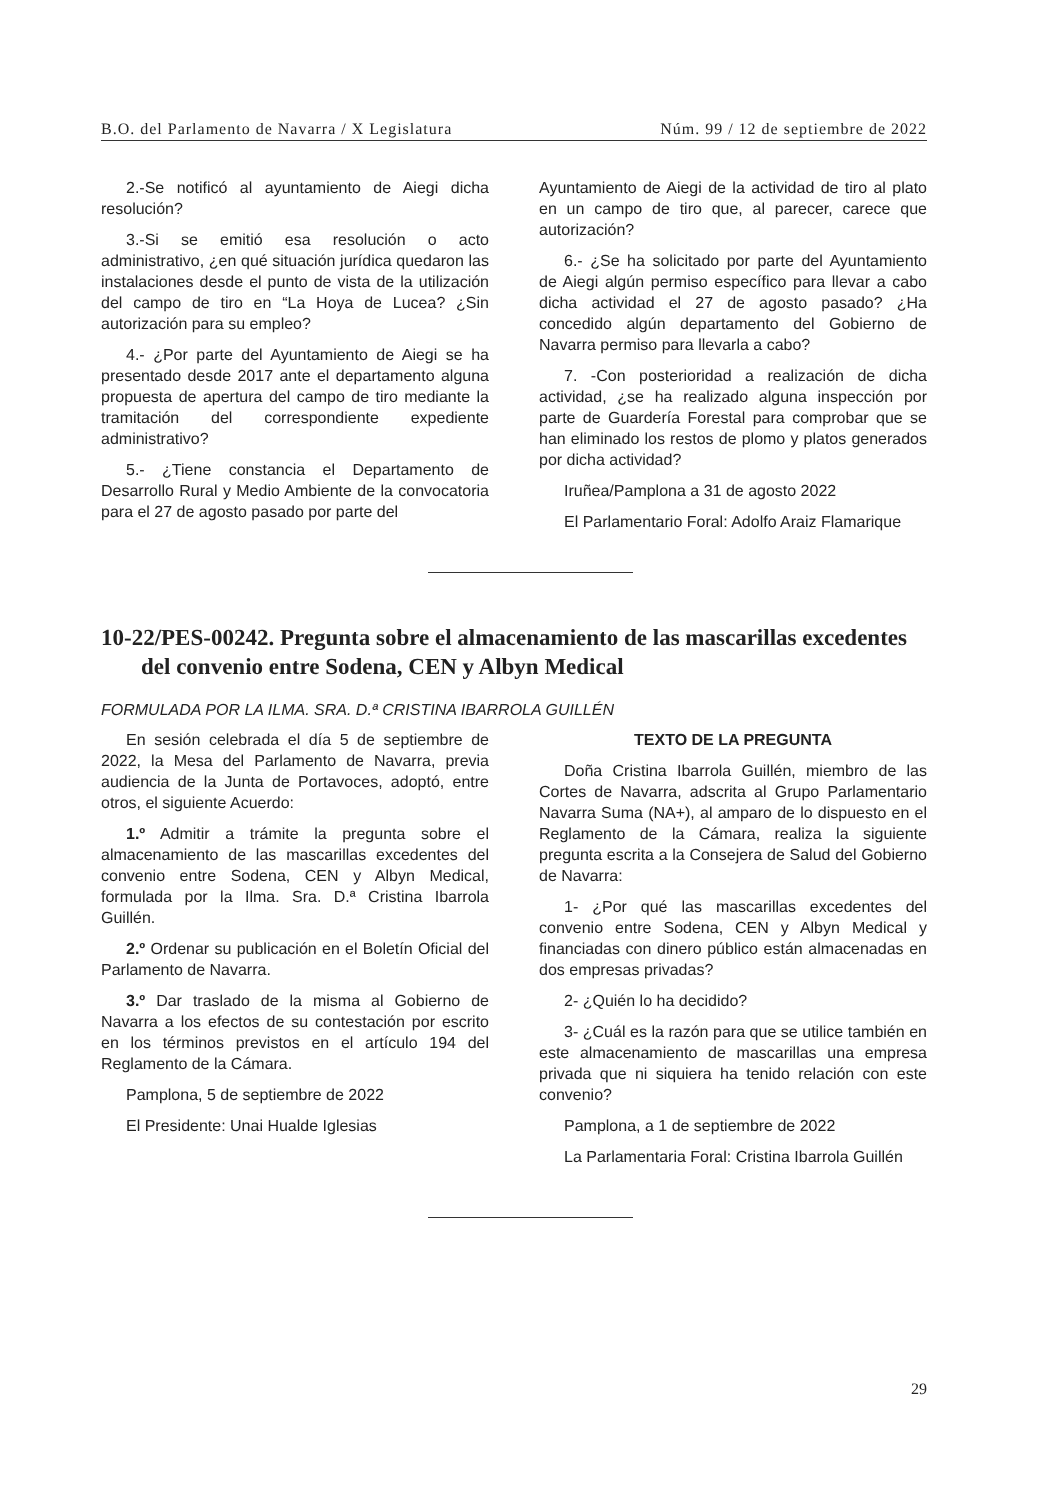B.O. del Parlamento de Navarra / X Legislatura Núm. 99 / 12 de septiembre de 2022
2.-Se notificó al ayuntamiento de Aiegi dicha resolución?
3.-Si se emitió esa resolución o acto administrativo, ¿en qué situación jurídica quedaron las instalaciones desde el punto de vista de la utilización del campo de tiro en “La Hoya de Lucea? ¿Sin autorización para su empleo?
4.- ¿Por parte del Ayuntamiento de Aiegi se ha presentado desde 2017 ante el departamento alguna propuesta de apertura del campo de tiro mediante la tramitación del correspondiente expediente administrativo?
5.- ¿Tiene constancia el Departamento de Desarrollo Rural y Medio Ambiente de la convocatoria para el 27 de agosto pasado por parte del
Ayuntamiento de Aiegi de la actividad de tiro al plato en un campo de tiro que, al parecer, carece que autorización?
6.- ¿Se ha solicitado por parte del Ayuntamiento de Aiegi algún permiso específico para llevar a cabo dicha actividad el 27 de agosto pasado? ¿Ha concedido algún departamento del Gobierno de Navarra permiso para llevarla a cabo?
7. -Con posterioridad a realización de dicha actividad, ¿se ha realizado alguna inspección por parte de Guardería Forestal para comprobar que se han eliminado los restos de plomo y platos generados por dicha actividad?
Iruñea/Pamplona a 31 de agosto 2022
El Parlamentario Foral: Adolfo Araiz Flamarique
10-22/PES-00242. Pregunta sobre el almacenamiento de las mascarillas excedentes del convenio entre Sodena, CEN y Albyn Medical
FORMULADA POR LA ILMA. SRA. D.ª CRISTINA IBARROLA GUILLÉN
En sesión celebrada el día 5 de septiembre de 2022, la Mesa del Parlamento de Navarra, previa audiencia de la Junta de Portavoces, adoptó, entre otros, el siguiente Acuerdo:
1.º Admitir a trámite la pregunta sobre el almacenamiento de las mascarillas excedentes del convenio entre Sodena, CEN y Albyn Medical, formulada por la Ilma. Sra. D.ª Cristina Ibarrola Guillén.
2.º Ordenar su publicación en el Boletín Oficial del Parlamento de Navarra.
3.º Dar traslado de la misma al Gobierno de Navarra a los efectos de su contestación por escrito en los términos previstos en el artículo 194 del Reglamento de la Cámara.
Pamplona, 5 de septiembre de 2022
El Presidente: Unai Hualde Iglesias
TEXTO DE LA PREGUNTA
Doña Cristina Ibarrola Guillén, miembro de las Cortes de Navarra, adscrita al Grupo Parlamentario Navarra Suma (NA+), al amparo de lo dispuesto en el Reglamento de la Cámara, realiza la siguiente pregunta escrita a la Consejera de Salud del Gobierno de Navarra:
1- ¿Por qué las mascarillas excedentes del convenio entre Sodena, CEN y Albyn Medical y financiadas con dinero público están almacenadas en dos empresas privadas?
2- ¿Quién lo ha decidido?
3- ¿Cuál es la razón para que se utilice también en este almacenamiento de mascarillas una empresa privada que ni siquiera ha tenido relación con este convenio?
Pamplona, a 1 de septiembre de 2022
La Parlamentaria Foral: Cristina Ibarrola Guillén
29